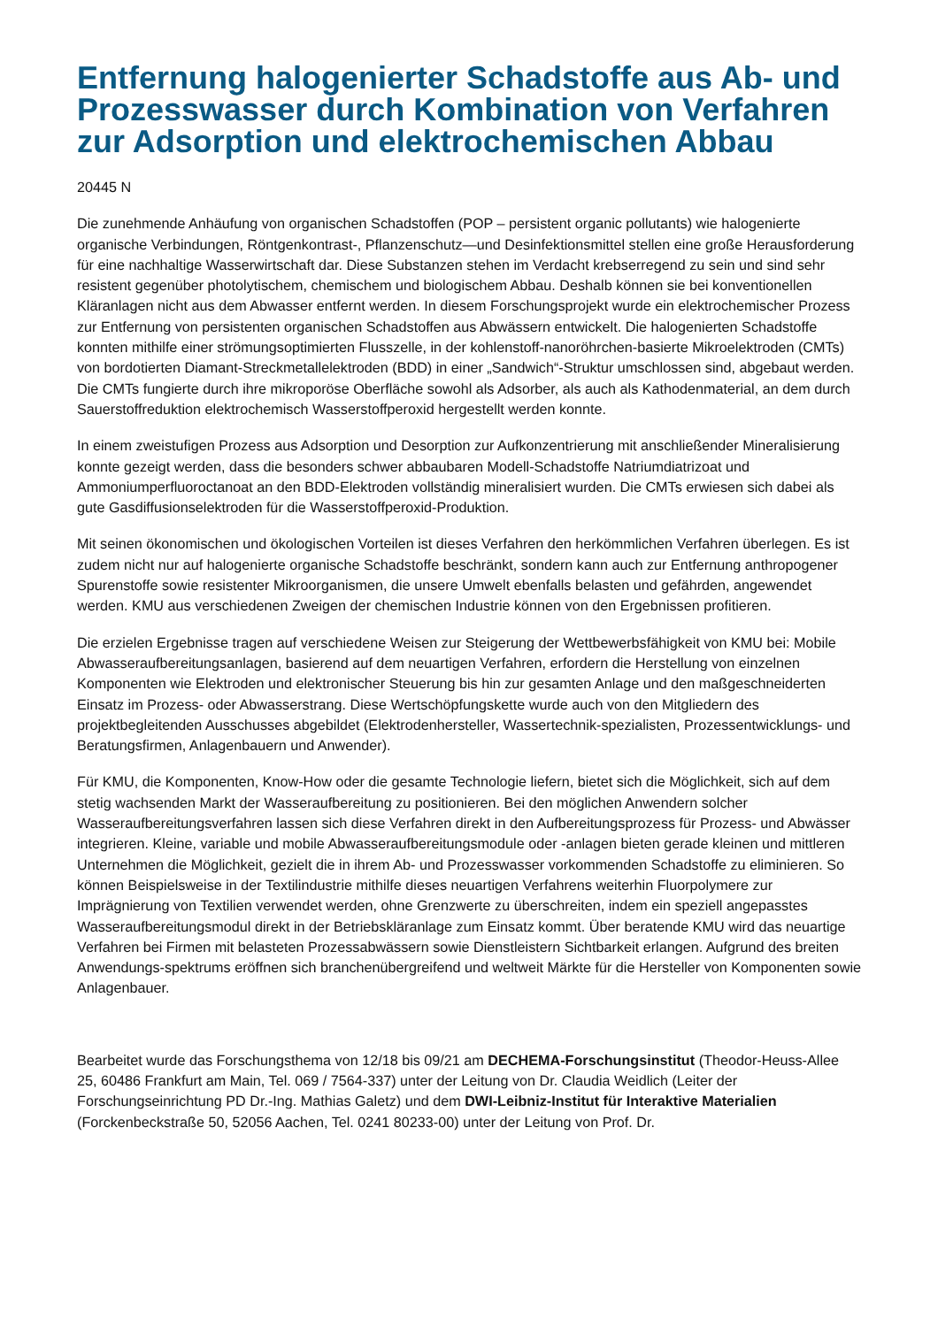Entfernung halogenierter Schadstoffe aus Ab- und Prozesswasser durch Kombination von Verfahren zur Adsorption und elektrochemischen Abbau
20445 N
Die zunehmende Anhäufung von organischen Schadstoffen (POP – persistent organic pollutants) wie halogenierte organische Verbindungen, Röntgenkontrast-, Pflanzenschutz—und Desinfektionsmittel stellen eine große Herausforderung für eine nachhaltige Wasserwirtschaft dar. Diese Substanzen stehen im Verdacht krebserregend zu sein und sind sehr resistent gegenüber photolytischem, chemischem und biologischem Abbau. Deshalb können sie bei konventionellen Kläranlagen nicht aus dem Abwasser entfernt werden. In diesem Forschungsprojekt wurde ein elektrochemischer Prozess zur Entfernung von persistenten organischen Schadstoffen aus Abwässern entwickelt. Die halogenierten Schadstoffe konnten mithilfe einer strömungsoptimierten Flusszelle, in der kohlenstoff-nanoröhrchen-basierte Mikroelektroden (CMTs) von bordotierten Diamant-Streckmetallelektroden (BDD) in einer „Sandwich“-Struktur umschlossen sind, abgebaut werden. Die CMTs fungierte durch ihre mikroporöse Oberfläche sowohl als Adsorber, als auch als Kathodenmaterial, an dem durch Sauerstoffreduktion elektrochemisch Wasserstoffperoxid hergestellt werden konnte.
In einem zweistufigen Prozess aus Adsorption und Desorption zur Aufkonzentrierung mit anschließender Mineralisierung konnte gezeigt werden, dass die besonders schwer abbaubaren Modell-Schadstoffe Natriumdiatrizoat und Ammoniumperfluoroctanoat an den BDD-Elektroden vollständig mineralisiert wurden. Die CMTs erwiesen sich dabei als gute Gasdiffusionselektroden für die Wasserstoffperoxid-Produktion.
Mit seinen ökonomischen und ökologischen Vorteilen ist dieses Verfahren den herkömmlichen Verfahren überlegen. Es ist zudem nicht nur auf halogenierte organische Schadstoffe beschränkt, sondern kann auch zur Entfernung anthropogener Spurenstoffe sowie resistenter Mikroorganismen, die unsere Umwelt ebenfalls belasten und gefährden, angewendet werden. KMU aus verschiedenen Zweigen der chemischen Industrie können von den Ergebnissen profitieren.
Die erzielen Ergebnisse tragen auf verschiedene Weisen zur Steigerung der Wettbewerbsfähigkeit von KMU bei: Mobile Abwasseraufbereitungsanlagen, basierend auf dem neuartigen Verfahren, erfordern die Herstellung von einzelnen Komponenten wie Elektroden und elektronischer Steuerung bis hin zur gesamten Anlage und den maßgeschneiderten Einsatz im Prozess- oder Abwasserstrang. Diese Wertschöpfungskette wurde auch von den Mitgliedern des projektbegleitenden Ausschusses abgebildet (Elektrodenhersteller, Wassertechnik-spezialisten, Prozessentwicklungs- und Beratungsfirmen, Anlagenbauern und Anwender).
Für KMU, die Komponenten, Know-How oder die gesamte Technologie liefern, bietet sich die Möglichkeit, sich auf dem stetig wachsenden Markt der Wasseraufbereitung zu positionieren. Bei den möglichen Anwendern solcher Wasseraufbereitungsverfahren lassen sich diese Verfahren direkt in den Aufbereitungsprozess für Prozess- und Abwässer integrieren. Kleine, variable und mobile Abwasseraufbereitungsmodule oder -anlagen bieten gerade kleinen und mittleren Unternehmen die Möglichkeit, gezielt die in ihrem Ab- und Prozesswasser vorkommenden Schadstoffe zu eliminieren. So können Beispielsweise in der Textilindustrie mithilfe dieses neuartigen Verfahrens weiterhin Fluorpolymere zur Imprägnierung von Textilien verwendet werden, ohne Grenzwerte zu überschreiten, indem ein speziell angepasstes Wasseraufbereitungsmodul direkt in der Betriebskläranlage zum Einsatz kommt. Über beratende KMU wird das neuartige Verfahren bei Firmen mit belasteten Prozessabwässern sowie Dienstleistern Sichtbarkeit erlangen. Aufgrund des breiten Anwendungs-spektrums eröffnen sich branchenübergreifend und weltweit Märkte für die Hersteller von Komponenten sowie Anlagenbauer.
Bearbeitet wurde das Forschungsthema von 12/18 bis 09/21 am DECHEMA-Forschungsinstitut (Theodor-Heuss-Allee 25, 60486 Frankfurt am Main, Tel. 069 / 7564-337) unter der Leitung von Dr. Claudia Weidlich (Leiter der Forschungseinrichtung PD Dr.-Ing. Mathias Galetz) und dem DWI-Leibniz-Institut für Interaktive Materialien (Forckenbeckstraße 50, 52056 Aachen, Tel. 0241 80233-00) unter der Leitung von Prof. Dr.